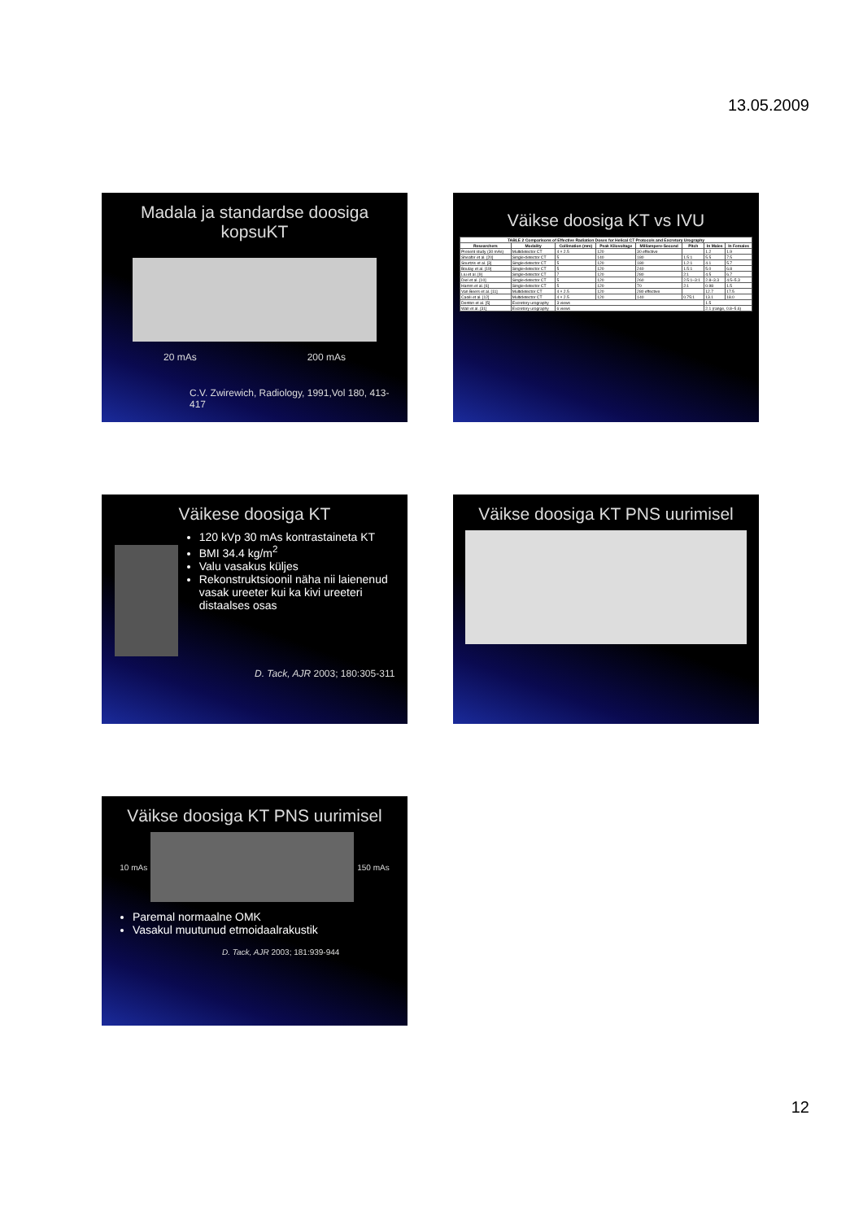13.05.2009
Madala ja standardse doosiga kopsuKT
20 mAs 200 mAs
C.V. Zwirewich, Radiology, 1991,Vol 180, 413-417
Väikse doosiga KT vs IVU
| TABLE 2 Comparisons of Effective Radiation Doses for Helical CT Protocols and Excretory Urography | | | | | | | |
| --- | --- | --- | --- | --- | --- | --- | --- |
| Researchers | Modality | Collimation (mm) | Peak Kilovoltage | Milliampere-Second | Pitch | In Males | In Females |
| Present study (30 mAs) | Multidetector CT | 4 × 2.5 | 120 | 30 effective | | 1.2 | 1.9 |
| Sheafor et al. [20] | Single-detector CT | 5 | 140 | 180 | 1.5:1 | 5.5 | 7.5 |
| Sourtzis et al. [3] | Single-detector CT | 5 | 120 | 180 | 1.2:1 | 4.1 | 5.7 |
| Boulay et al. [19] | Single-detector CT | 5 | 120 | 240 | 1.5:1 | 5.0 | 6.8 |
| Liu et al. [9] | Single-detector CT | 7 | 120 | 280 | 2:1 | 4.5 | 6.7 |
| Diel et al. [10] | Single-detector CT | 5 | 120 | 260 | 2.5:1–3:1 | 2.8–3.3 | 4.5–5.3 |
| Hamm et al. [6] | Single-detector CT | 5 | 120 | 70 | 2:1 | 0.98 | 1.5 |
| Van Beers et al. [11] | Multidetector CT | 4 × 2.5 | 120 | 280 effective | | 12.7 | 17.5 |
| Caoili et al. [12] | Multidetector CT | 4 × 2.5 | 120 | 140 | 0.75:1 | 13.1 | 18.0 |
| Denton et al. [5] | Excretory urography | 3 views | | | | 1.5 | |
| Wall et al. [31] | Excretory urography | 6 views | | | | 2.1 (range, 0.8–5.6) | |
Väikese doosiga KT
120 kVp 30 mAs kontrastaineta KT
BMI 34.4 kg/m<sup>2</sup>
Valu vasakus küljes
Rekonstruktsioonil näha nii laienenud vasak ureeter kui ka kivi ureeteri distaalses osas
D. Tack, AJR 2003; 180:305-311
Väikse doosiga KT PNS uurimisel
Väikse doosiga KT PNS uurimisel
10 mAs 150 mAs
Paremal normaalne OMK
Vasakul muutunud etmoidaalrakustik
D. Tack, AJR 2003; 181:939-944
12